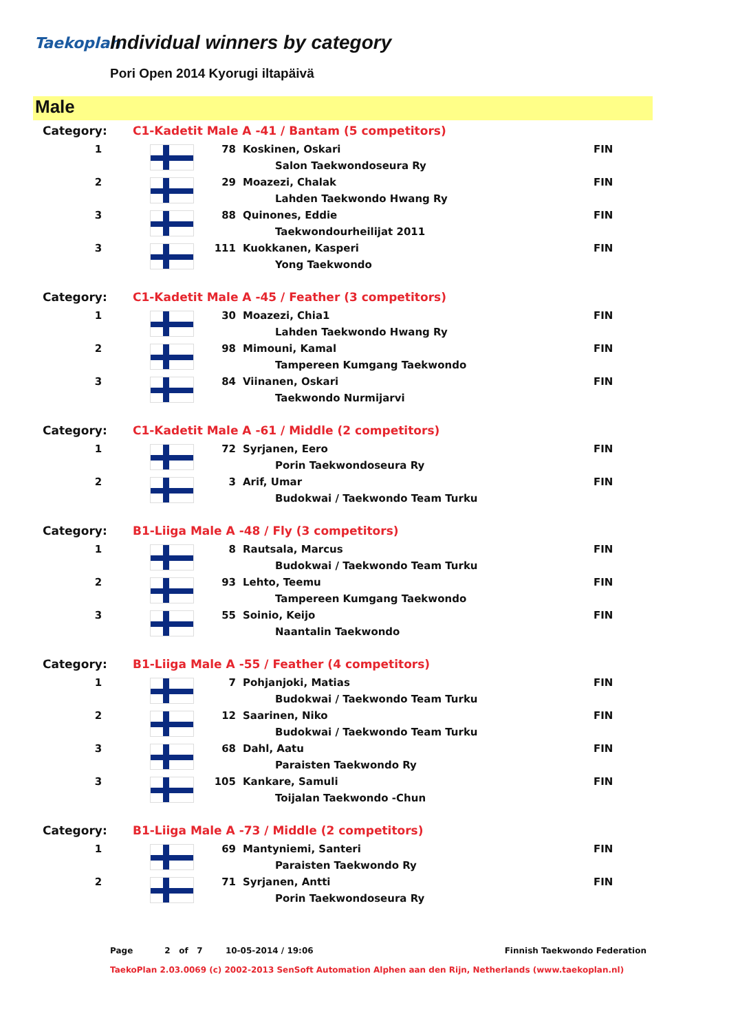Taekoplan Individual winners by category
Pori Open 2014 Kyorugi iltapäivä
Male
| Category: | C1-Kadetit Male A -41 / Bantam (5 competitors) | | | | |
| 1 | | 78 | | Koskinen, Oskari | FIN |
| | | | | Salon Taekwondoseura Ry | |
| 2 | | 29 | | Moazezi, Chalak | FIN |
| | | | | Lahden Taekwondo Hwang Ry | |
| 3 | | 88 | | Quinones, Eddie | FIN |
| | | | | Taekwondourheilijat 2011 | |
| 3 | | 111 | | Kuokkanen, Kasperi | FIN |
| | | | | Yong Taekwondo | |
| Category: | C1-Kadetit Male A -45 / Feather (3 competitors) | | | | |
| 1 | | 30 | | Moazezi, Chia1 | FIN |
| | | | | Lahden Taekwondo Hwang Ry | |
| 2 | | 98 | | Mimouni, Kamal | FIN |
| | | | | Tampereen Kumgang Taekwondo | |
| 3 | | 84 | | Viinanen, Oskari | FIN |
| | | | | Taekwondo Nurmijarvi | |
| Category: | C1-Kadetit Male A -61 / Middle (2 competitors) | | | | |
| 1 | | 72 | | Syrjanen, Eero | FIN |
| | | | | Porin Taekwondoseura Ry | |
| 2 | | 3 | | Arif, Umar | FIN |
| | | | | Budokwai / Taekwondo Team Turku | |
| Category: | B1-Liiga Male A -48 / Fly (3 competitors) | | | | |
| 1 | | 8 | | Rautsala, Marcus | FIN |
| | | | | Budokwai / Taekwondo Team Turku | |
| 2 | | 93 | | Lehto, Teemu | FIN |
| | | | | Tampereen Kumgang Taekwondo | |
| 3 | | 55 | | Soinio, Keijo | FIN |
| | | | | Naantalin Taekwondo | |
| Category: | B1-Liiga Male A -55 / Feather (4 competitors) | | | | |
| 1 | | 7 | | Pohjanjoki, Matias | FIN |
| | | | | Budokwai / Taekwondo Team Turku | |
| 2 | | 12 | | Saarinen, Niko | FIN |
| | | | | Budokwai / Taekwondo Team Turku | |
| 3 | | 68 | | Dahl, Aatu | FIN |
| | | | | Paraisten Taekwondo Ry | |
| 3 | | 105 | | Kankare, Samuli | FIN |
| | | | | Toijalan Taekwondo -Chun | |
| Category: | B1-Liiga Male A -73 / Middle (2 competitors) | | | | |
| 1 | | 69 | | Mantyniemi, Santeri | FIN |
| | | | | Paraisten Taekwondo Ry | |
| 2 | | 71 | | Syrjanen, Antti | FIN |
| | | | | Porin Taekwondoseura Ry | |
Page 2 of 7 10-05-2014 / 19:06 Finnish Taekwondo Federation
TaekoPlan 2.03.0069 (c) 2002-2013 SenSoft Automation Alphen aan den Rijn, Netherlands (www.taekoplan.nl)